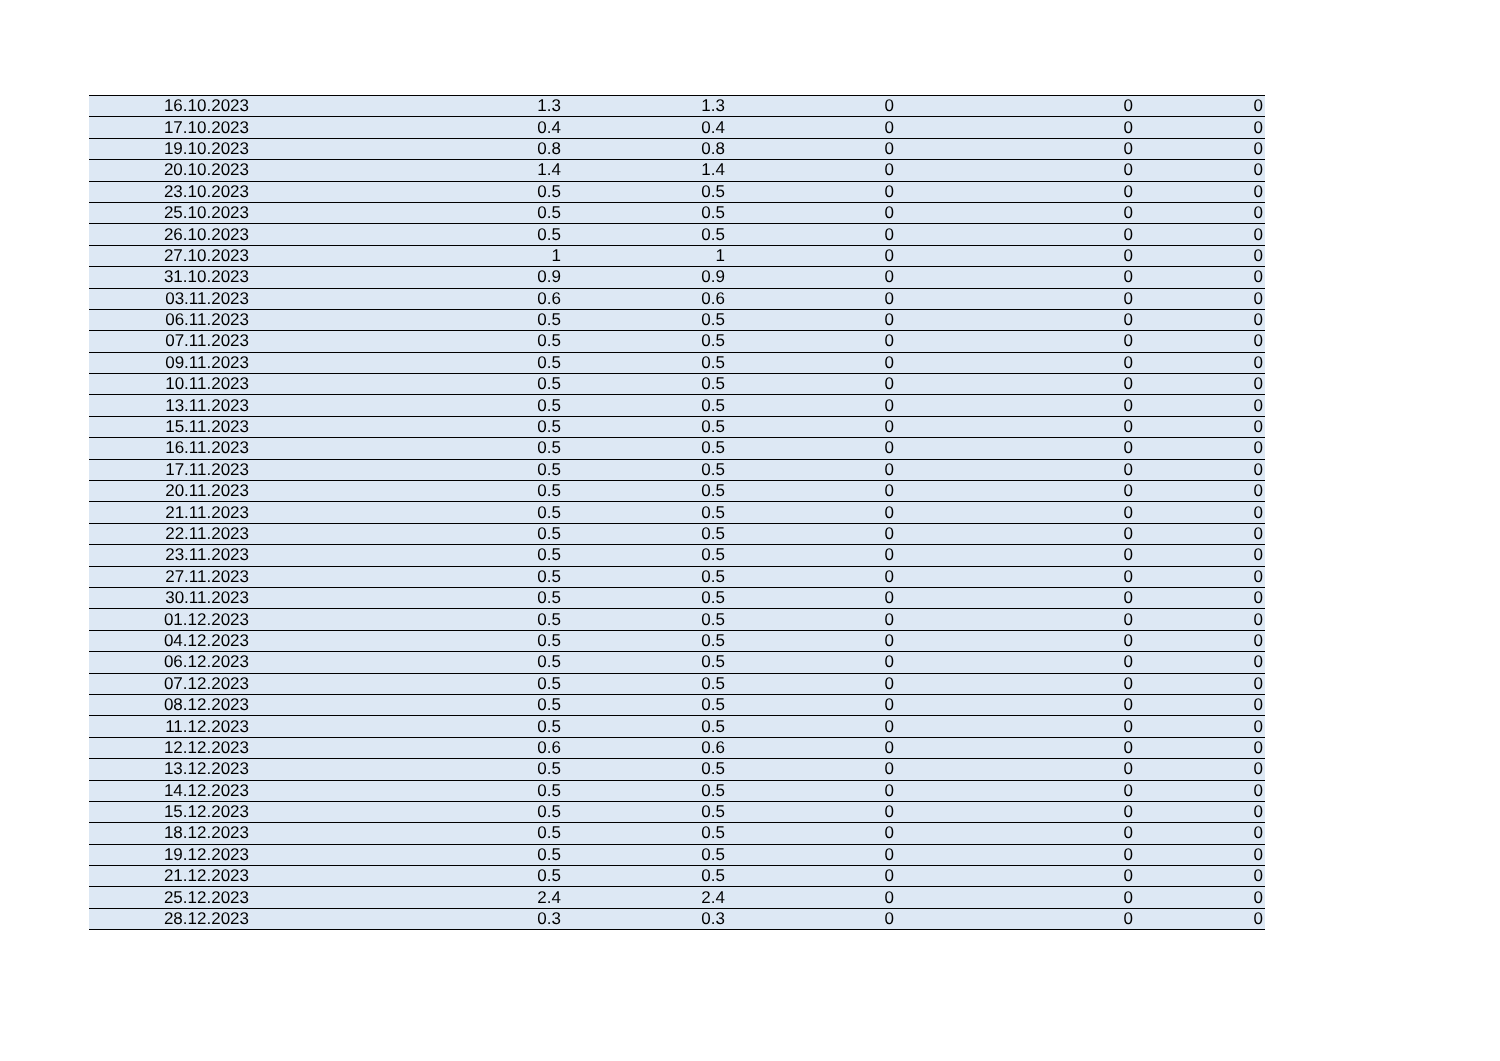| 16.10.2023 | 1.3 | 1.3 | 0 | 0 | 0 |
| 17.10.2023 | 0.4 | 0.4 | 0 | 0 | 0 |
| 19.10.2023 | 0.8 | 0.8 | 0 | 0 | 0 |
| 20.10.2023 | 1.4 | 1.4 | 0 | 0 | 0 |
| 23.10.2023 | 0.5 | 0.5 | 0 | 0 | 0 |
| 25.10.2023 | 0.5 | 0.5 | 0 | 0 | 0 |
| 26.10.2023 | 0.5 | 0.5 | 0 | 0 | 0 |
| 27.10.2023 | 1 | 1 | 0 | 0 | 0 |
| 31.10.2023 | 0.9 | 0.9 | 0 | 0 | 0 |
| 03.11.2023 | 0.6 | 0.6 | 0 | 0 | 0 |
| 06.11.2023 | 0.5 | 0.5 | 0 | 0 | 0 |
| 07.11.2023 | 0.5 | 0.5 | 0 | 0 | 0 |
| 09.11.2023 | 0.5 | 0.5 | 0 | 0 | 0 |
| 10.11.2023 | 0.5 | 0.5 | 0 | 0 | 0 |
| 13.11.2023 | 0.5 | 0.5 | 0 | 0 | 0 |
| 15.11.2023 | 0.5 | 0.5 | 0 | 0 | 0 |
| 16.11.2023 | 0.5 | 0.5 | 0 | 0 | 0 |
| 17.11.2023 | 0.5 | 0.5 | 0 | 0 | 0 |
| 20.11.2023 | 0.5 | 0.5 | 0 | 0 | 0 |
| 21.11.2023 | 0.5 | 0.5 | 0 | 0 | 0 |
| 22.11.2023 | 0.5 | 0.5 | 0 | 0 | 0 |
| 23.11.2023 | 0.5 | 0.5 | 0 | 0 | 0 |
| 27.11.2023 | 0.5 | 0.5 | 0 | 0 | 0 |
| 30.11.2023 | 0.5 | 0.5 | 0 | 0 | 0 |
| 01.12.2023 | 0.5 | 0.5 | 0 | 0 | 0 |
| 04.12.2023 | 0.5 | 0.5 | 0 | 0 | 0 |
| 06.12.2023 | 0.5 | 0.5 | 0 | 0 | 0 |
| 07.12.2023 | 0.5 | 0.5 | 0 | 0 | 0 |
| 08.12.2023 | 0.5 | 0.5 | 0 | 0 | 0 |
| 11.12.2023 | 0.5 | 0.5 | 0 | 0 | 0 |
| 12.12.2023 | 0.6 | 0.6 | 0 | 0 | 0 |
| 13.12.2023 | 0.5 | 0.5 | 0 | 0 | 0 |
| 14.12.2023 | 0.5 | 0.5 | 0 | 0 | 0 |
| 15.12.2023 | 0.5 | 0.5 | 0 | 0 | 0 |
| 18.12.2023 | 0.5 | 0.5 | 0 | 0 | 0 |
| 19.12.2023 | 0.5 | 0.5 | 0 | 0 | 0 |
| 21.12.2023 | 0.5 | 0.5 | 0 | 0 | 0 |
| 25.12.2023 | 2.4 | 2.4 | 0 | 0 | 0 |
| 28.12.2023 | 0.3 | 0.3 | 0 | 0 | 0 |